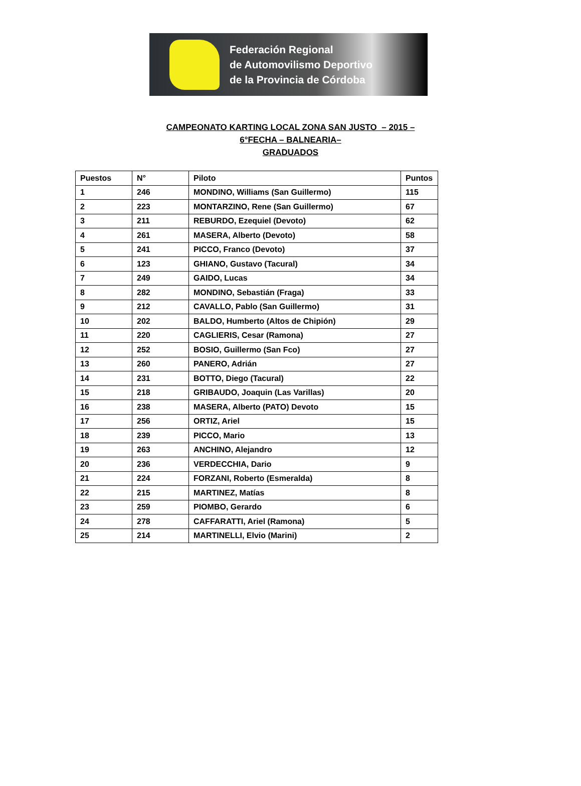Federación Regional
de Automovilismo Deportivo
de la Provincia de Córdoba
CAMPEONATO KARTING LOCAL ZONA SAN JUSTO – 2015 –
6°FECHA – BALNEARIA–
GRADUADOS
| Puestos | N° | Piloto | Puntos |
| --- | --- | --- | --- |
| 1 | 246 | MONDINO, Williams (San Guillermo) | 115 |
| 2 | 223 | MONTARZINO, Rene (San Guillermo) | 67 |
| 3 | 211 | REBURDO, Ezequiel (Devoto) | 62 |
| 4 | 261 | MASERA, Alberto (Devoto) | 58 |
| 5 | 241 | PICCO, Franco (Devoto) | 37 |
| 6 | 123 | GHIANO, Gustavo (Tacural) | 34 |
| 7 | 249 | GAIDO, Lucas | 34 |
| 8 | 282 | MONDINO, Sebastián (Fraga) | 33 |
| 9 | 212 | CAVALLO, Pablo (San Guillermo) | 31 |
| 10 | 202 | BALDO, Humberto (Altos de Chipión) | 29 |
| 11 | 220 | CAGLIERIS, Cesar (Ramona) | 27 |
| 12 | 252 | BOSIO, Guillermo (San Fco) | 27 |
| 13 | 260 | PANERO, Adrián | 27 |
| 14 | 231 | BOTTO, Diego (Tacural) | 22 |
| 15 | 218 | GRIBAUDO, Joaquin (Las Varillas) | 20 |
| 16 | 238 | MASERA, Alberto (PATO) Devoto | 15 |
| 17 | 256 | ORTIZ, Ariel | 15 |
| 18 | 239 | PICCO, Mario | 13 |
| 19 | 263 | ANCHINO, Alejandro | 12 |
| 20 | 236 | VERDECCHIA, Dario | 9 |
| 21 | 224 | FORZANI, Roberto (Esmeralda) | 8 |
| 22 | 215 | MARTINEZ, Matías | 8 |
| 23 | 259 | PIOMBO, Gerardo | 6 |
| 24 | 278 | CAFFARATTI, Ariel (Ramona) | 5 |
| 25 | 214 | MARTINELLI, Elvio (Marini) | 2 |